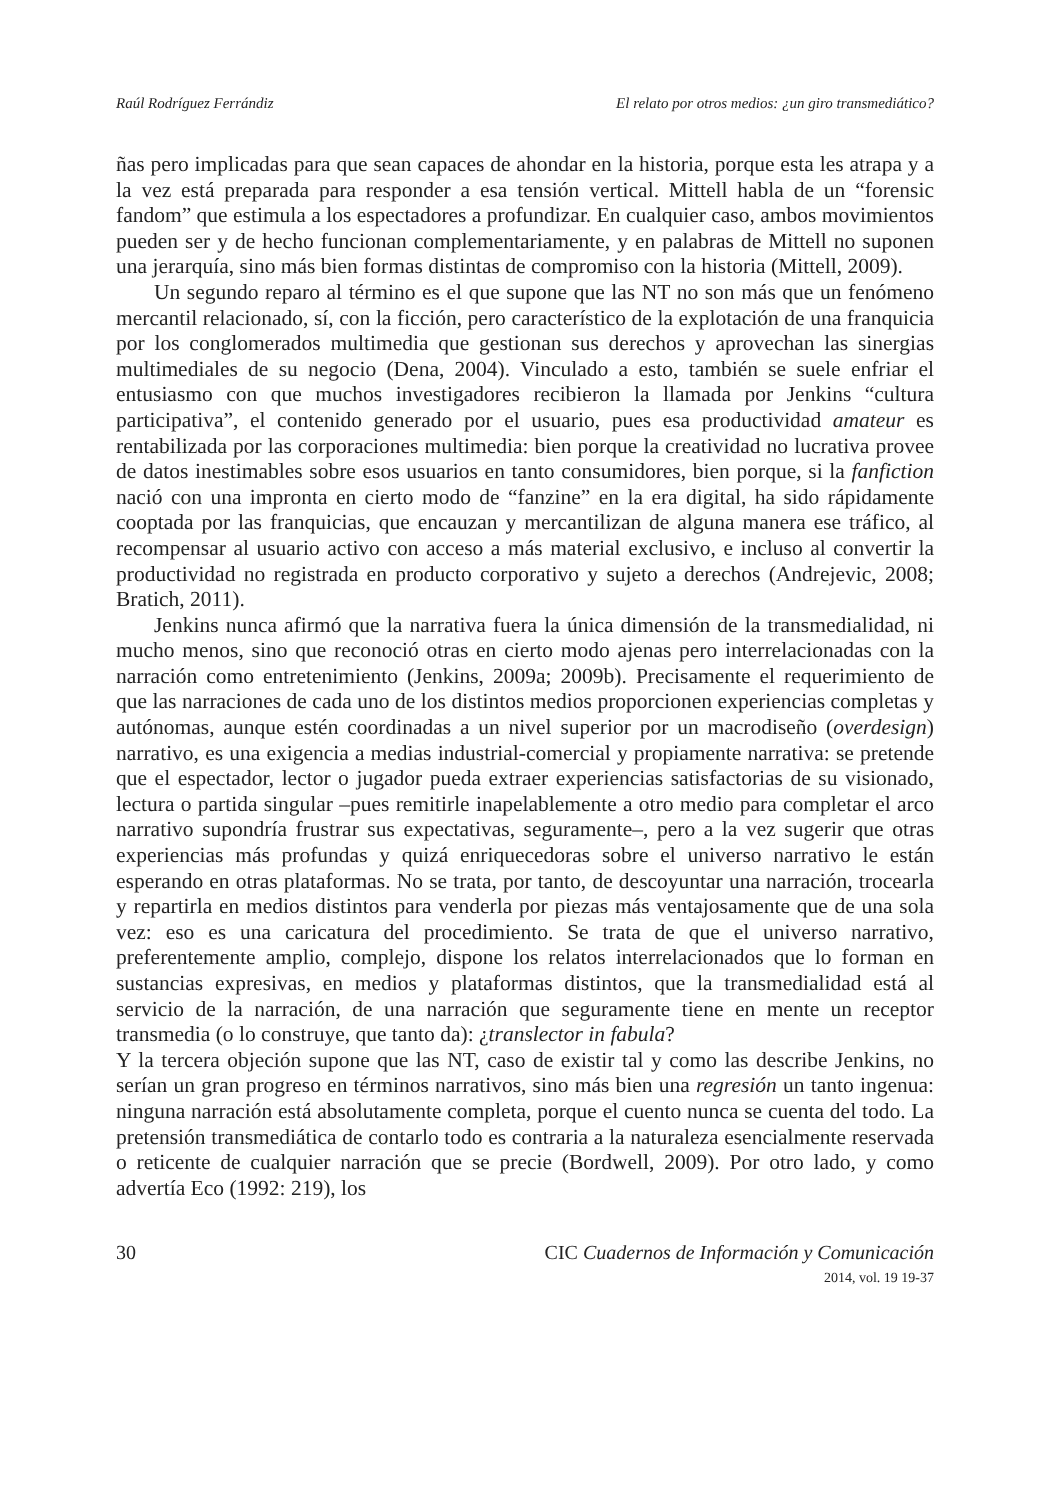Raúl Rodríguez Ferrándiz El relato por otros medios: ¿un giro transmediático?
ñas pero implicadas para que sean capaces de ahondar en la historia, porque esta les atrapa y a la vez está preparada para responder a esa tensión vertical. Mittell habla de un “forensic fandom” que estimula a los espectadores a profundizar. En cualquier caso, ambos movimientos pueden ser y de hecho funcionan complementariamente, y en palabras de Mittell no suponen una jerarquía, sino más bien formas distintas de compromiso con la historia (Mittell, 2009).
Un segundo reparo al término es el que supone que las NT no son más que un fenómeno mercantil relacionado, sí, con la ficción, pero característico de la explotación de una franquicia por los conglomerados multimedia que gestionan sus derechos y aprovechan las sinergias multimediales de su negocio (Dena, 2004). Vinculado a esto, también se suele enfriar el entusiasmo con que muchos investigadores recibieron la llamada por Jenkins “cultura participativa”, el contenido generado por el usuario, pues esa productividad amateur es rentabilizada por las corporaciones multimedia: bien porque la creatividad no lucrativa provee de datos inestimables sobre esos usuarios en tanto consumidores, bien porque, si la fanfiction nació con una impronta en cierto modo de “fanzine” en la era digital, ha sido rápidamente cooptada por las franquicias, que encauzan y mercantilizan de alguna manera ese tráfico, al recompensar al usuario activo con acceso a más material exclusivo, e incluso al convertir la productividad no registrada en producto corporativo y sujeto a derechos (Andrejevic, 2008; Bratich, 2011).
Jenkins nunca afirmó que la narrativa fuera la única dimensión de la transmedialidad, ni mucho menos, sino que reconoció otras en cierto modo ajenas pero interrelacionadas con la narración como entretenimiento (Jenkins, 2009a; 2009b). Precisamente el requerimiento de que las narraciones de cada uno de los distintos medios proporcionen experiencias completas y autónomas, aunque estén coordinadas a un nivel superior por un macrodiseño (overdesign) narrativo, es una exigencia a medias industrial-comercial y propiamente narrativa: se pretende que el espectador, lector o jugador pueda extraer experiencias satisfactorias de su visionado, lectura o partida singular –pues remitirle inapelablemente a otro medio para completar el arco narrativo supondría frustrar sus expectativas, seguramente–, pero a la vez sugerir que otras experiencias más profundas y quizá enriquecedoras sobre el universo narrativo le están esperando en otras plataformas. No se trata, por tanto, de descoyuntar una narración, trocearla y repartirla en medios distintos para venderla por piezas más ventajosamente que de una sola vez: eso es una caricatura del procedimiento. Se trata de que el universo narrativo, preferentemente amplio, complejo, dispone los relatos interrelacionados que lo forman en sustancias expresivas, en medios y plataformas distintos, que la transmedialidad está al servicio de la narración, de una narración que seguramente tiene en mente un receptor transmedia (o lo construye, que tanto da): ¿translector in fabula?
Y la tercera objeción supone que las NT, caso de existir tal y como las describe Jenkins, no serían un gran progreso en términos narrativos, sino más bien una regresión un tanto ingenua: ninguna narración está absolutamente completa, porque el cuento nunca se cuenta del todo. La pretensión transmediática de contarlo todo es contraria a la naturaleza esencialmente reservada o reticente de cualquier narración que se precie (Bordwell, 2009). Por otro lado, y como advertía Eco (1992: 219), los
30 CIC Cuadernos de Información y Comunicación
2014, vol. 19 19-37